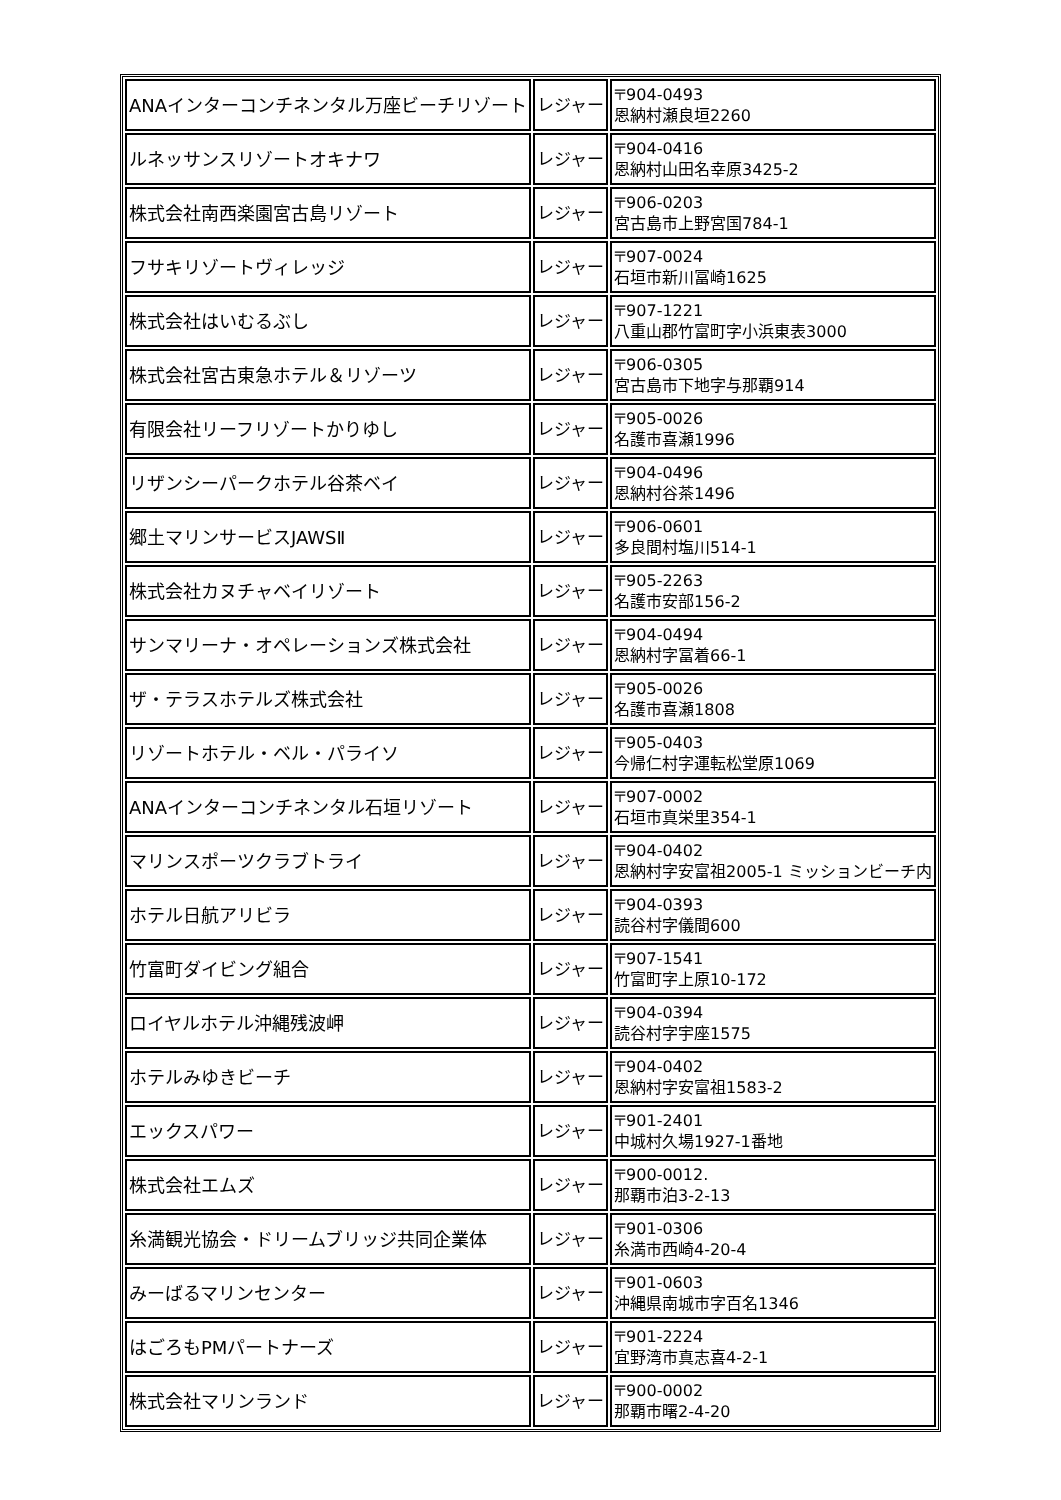| ANAインターコンチネンタル万座ビーチリゾート | レジャー | 〒904-0493 恩納村瀬良垣2260 |
| ルネッサンスリゾートオキナワ | レジャー | 〒904-0416 恩納村山田名幸原3425-2 |
| 株式会社南西楽園宮古島リゾート | レジャー | 〒906-0203 宮古島市上野宮国784-1 |
| フサキリゾートヴィレッジ | レジャー | 〒907-0024 石垣市新川冨崎1625 |
| 株式会社はいむるぶし | レジャー | 〒907-1221 八重山郡竹富町字小浜東表3000 |
| 株式会社宮古東急ホテル＆リゾーツ | レジャー | 〒906-0305 宮古島市下地字与那覇914 |
| 有限会社リーフリゾートかりゆし | レジャー | 〒905-0026 名護市喜瀬1996 |
| リザンシーパークホテル谷茶ベイ | レジャー | 〒904-0496 恩納村谷茶1496 |
| 郷土マリンサービスJAWSⅡ | レジャー | 〒906-0601 多良間村塩川514-1 |
| 株式会社カヌチャベイリゾート | レジャー | 〒905-2263 名護市安部156-2 |
| サンマリーナ・オペレーションズ株式会社 | レジャー | 〒904-0494 恩納村字冨着66-1 |
| ザ・テラスホテルズ株式会社 | レジャー | 〒905-0026 名護市喜瀬1808 |
| リゾートホテル・ベル・パライソ | レジャー | 〒905-0403 今帰仁村字運転松堂原1069 |
| ANAインターコンチネンタル石垣リゾート | レジャー | 〒907-0002 石垣市真栄里354-1 |
| マリンスポーツクラブトライ | レジャー | 〒904-0402 恩納村字安富祖2005-1 ミッションビーチ内 |
| ホテル日航アリビラ | レジャー | 〒904-0393 読谷村字儀間600 |
| 竹富町ダイビング組合 | レジャー | 〒907-1541 竹富町字上原10-172 |
| ロイヤルホテル沖縄残波岬 | レジャー | 〒904-0394 読谷村字宇座1575 |
| ホテルみゆきビーチ | レジャー | 〒904-0402 恩納村字安富祖1583-2 |
| エックスパワー | レジャー | 〒901-2401 中城村久場1927-1番地 |
| 株式会社エムズ | レジャー | 〒900-0012. 那覇市泊3-2-13 |
| 糸満観光協会・ドリームブリッジ共同企業体 | レジャー | 〒901-0306 糸満市西崎4-20-4 |
| みーばるマリンセンター | レジャー | 〒901-0603 沖縄県南城市字百名1346 |
| はごろもPMパートナーズ | レジャー | 〒901-2224 宜野湾市真志喜4-2-1 |
| 株式会社マリンランド | レジャー | 〒900-0002 那覇市曙2-4-20 |